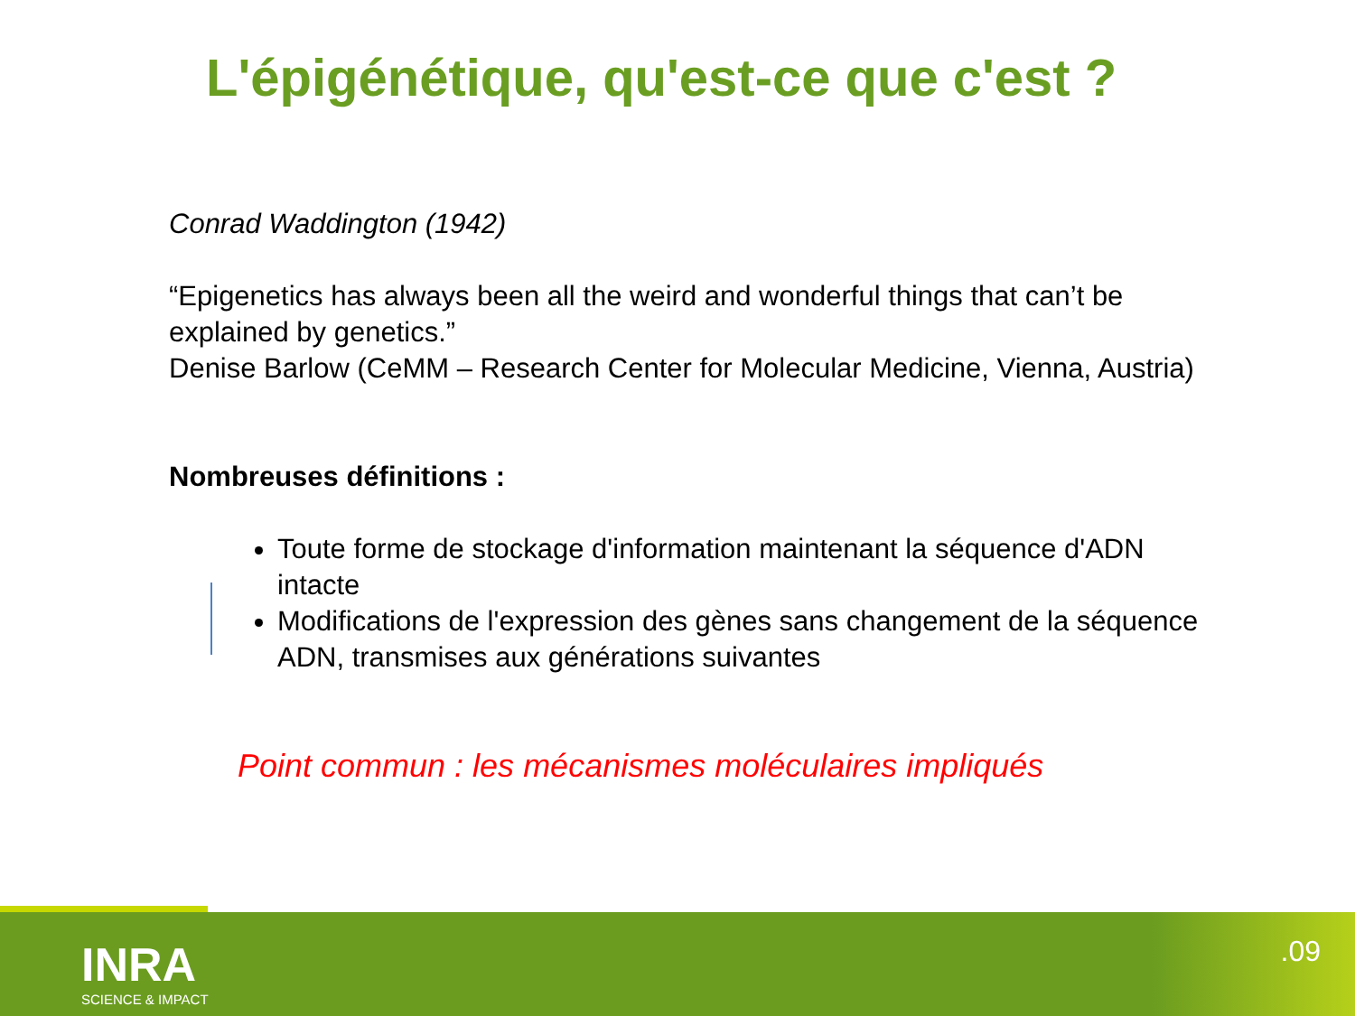L'épigénétique, qu'est-ce que c'est ?
Conrad Waddington (1942)
“Epigenetics has always been all the weird and wonderful things that can’t be explained by genetics.”
Denise Barlow (CeMM – Research Center for Molecular Medicine, Vienna, Austria)
Nombreuses définitions :
Toute forme de stockage d'information maintenant la séquence d'ADN intacte
Modifications de l'expression des gènes sans changement de la séquence ADN, transmises aux générations suivantes
Point commun : les mécanismes moléculaires impliqués
INRA
SCIENCE & IMPACT
.09